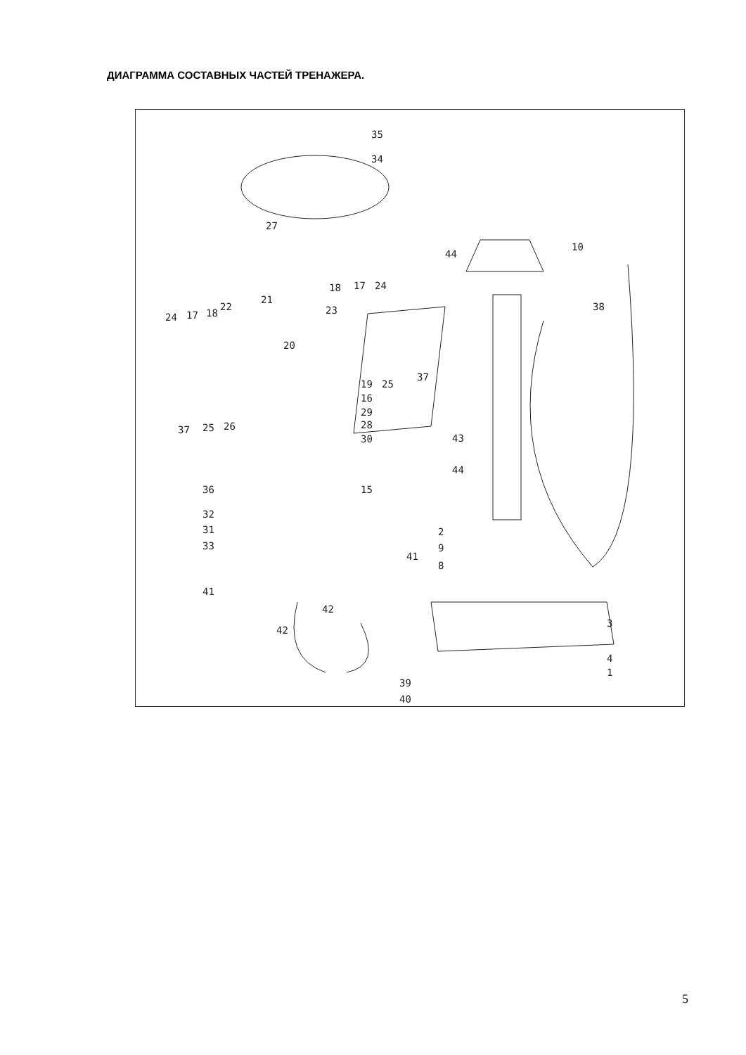ДИАГРАММА СОСТАВНЫХ ЧАСТЕЙ ТРЕНАЖЕРА.
35
34
27
10
44
24
17
18
23
21
22
24
17
18
20
38
19
25
37
16
29
28
30
37
25
26
43
44
36
15
32
31
33
2
9
8
41
41
42
42
3
4
1
39
40
5